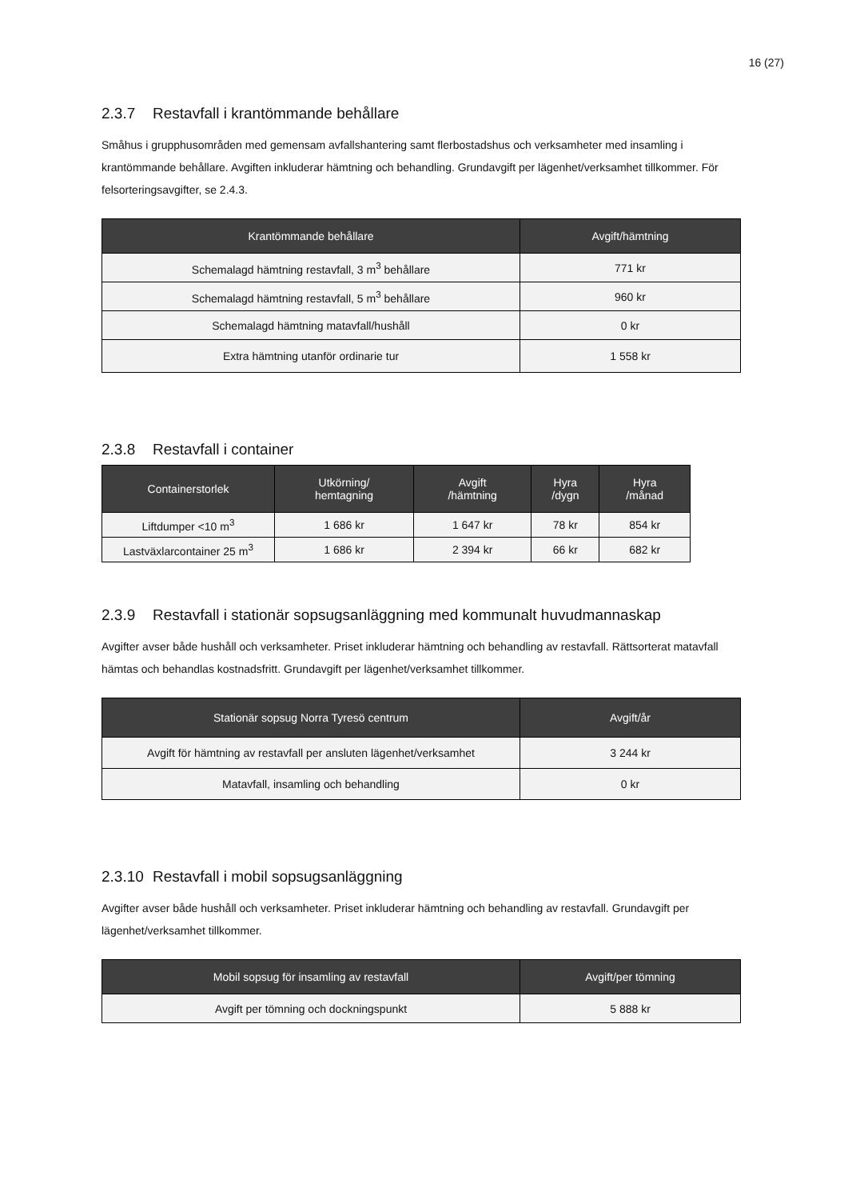16 (27)
2.3.7 Restavfall i krantömmande behållare
Småhus i grupphusområden med gemensam avfallshantering samt flerbostadshus och verksamheter med insamling i krantömmande behållare. Avgiften inkluderar hämtning och behandling. Grundavgift per lägenhet/verksamhet tillkommer. För felsorteringsavgifter, se 2.4.3.
| Krantömmande behållare | Avgift/hämtning |
| --- | --- |
| Schemalagd hämtning restavfall, 3 m<sup>3</sup> behållare | 771 kr |
| Schemalagd hämtning restavfall, 5 m<sup>3</sup> behållare | 960 kr |
| Schemalagd hämtning matavfall/hushåll | 0 kr |
| Extra hämtning utanför ordinarie tur | 1 558 kr |
2.3.8 Restavfall i container
| Containerstorlek | Utkörning/ hemtagning | Avgift /hämtning | Hyra /dygn | Hyra /månad |
| --- | --- | --- | --- | --- |
| Liftdumper <10 m<sup>3</sup> | 1 686 kr | 1 647 kr | 78 kr | 854 kr |
| Lastväxlarcontainer 25 m<sup>3</sup> | 1 686 kr | 2 394 kr | 66 kr | 682 kr |
2.3.9 Restavfall i stationär sopsugsanläggning med kommunalt huvudmannaskap
Avgifter avser både hushåll och verksamheter. Priset inkluderar hämtning och behandling av restavfall. Rättsorterat matavfall hämtas och behandlas kostnadsfritt. Grundavgift per lägenhet/verksamhet tillkommer.
| Stationär sopsug Norra Tyresö centrum | Avgift/år |
| --- | --- |
| Avgift för hämtning av restavfall per ansluten lägenhet/verksamhet | 3 244 kr |
| Matavfall, insamling och behandling | 0 kr |
2.3.10 Restavfall i mobil sopsugsanläggning
Avgifter avser både hushåll och verksamheter. Priset inkluderar hämtning och behandling av restavfall. Grundavgift per lägenhet/verksamhet tillkommer.
| Mobil sopsug för insamling av restavfall | Avgift/per tömning |
| --- | --- |
| Avgift per tömning och dockningspunkt | 5 888 kr |